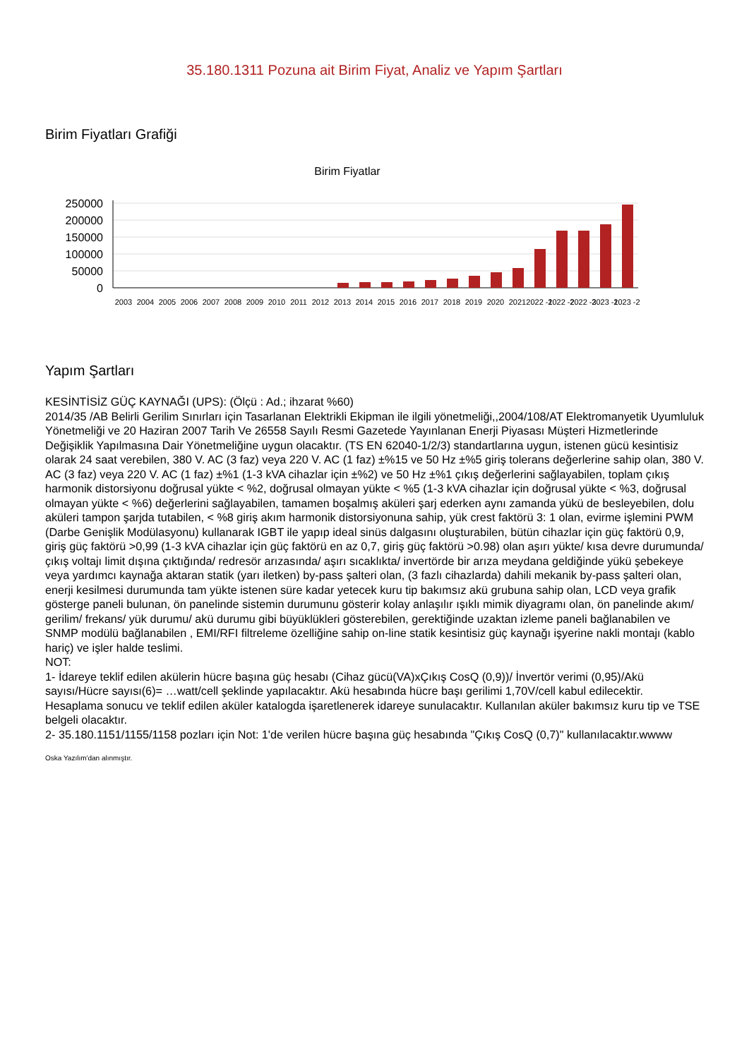35.180.1311 Pozuna ait Birim Fiyat, Analiz ve Yapım Şartları
Birim Fiyatları Grafiği
Birim Fiyatlar
250000
200000
150000
100000
50000
0
2003
2004
2005
2006
2007
2008
2009
2010
2011
2012
2013
2014
2015
2016
2017
2018
2019
2020
2021
2022 -1
2022 -2
2022 -3
2023 -1
2023 -2
Yapım Şartları
KESİNTİSİZ GÜÇ KAYNAĞI (UPS): (Ölçü : Ad.; ihzarat %60)
2014/35 /AB Belirli Gerilim Sınırları için Tasarlanan Elektrikli Ekipman ile ilgili yönetmeliği,,2004/108/AT Elektromanyetik Uyumluluk Yönetmeliği ve 20 Haziran 2007 Tarih Ve 26558 Sayılı Resmi Gazetede Yayınlanan Enerji Piyasası Müşteri Hizmetlerinde Değişiklik Yapılmasına Dair Yönetmeliğine uygun olacaktır. (TS EN 62040-1/2/3) standartlarına uygun, istenen gücü kesintisiz olarak 24 saat verebilen, 380 V. AC (3 faz) veya 220 V. AC (1 faz) ±%15 ve 50 Hz ±%5 giriş tolerans değerlerine sahip olan, 380 V. AC (3 faz) veya 220 V. AC (1 faz) ±%1 (1-3 kVA cihazlar için ±%2) ve 50 Hz ±%1 çıkış değerlerini sağlayabilen, toplam çıkış harmonik distorsiyonu doğrusal yükte < %2, doğrusal olmayan yükte < %5 (1-3 kVA cihazlar için doğrusal yükte < %3, doğrusal olmayan yükte < %6) değerlerini sağlayabilen, tamamen boşalmış aküleri şarj ederken aynı zamanda yükü de besleyebilen, dolu aküleri tampon şarjda tutabilen, < %8 giriş akım harmonik distorsiyonuna sahip, yük crest faktörü 3: 1 olan, evirme işlemini PWM (Darbe Genişlik Modülasyonu) kullanarak IGBT ile yapıp ideal sinüs dalgasını oluşturabilen, bütün cihazlar için güç faktörü 0,9, giriş güç faktörü >0,99 (1-3 kVA cihazlar için güç faktörü en az 0,7, giriş güç faktörü >0.98) olan aşırı yükte/ kısa devre durumunda/ çıkış voltajı limit dışına çıktığında/ redresör arızasında/ aşırı sıcaklıkta/ invertörde bir arıza meydana geldiğinde yükü şebekeye veya yardımcı kaynağa aktaran statik (yarı iletken) by-pass şalteri olan, (3 fazlı cihazlarda) dahili mekanik by-pass şalteri olan, enerji kesilmesi durumunda tam yükte istenen süre kadar yetecek kuru tip bakımsız akü grubuna sahip olan, LCD veya grafik gösterge paneli bulunan, ön panelinde sistemin durumunu gösterir kolay anlaşılır ışıklı mimik diyagramı olan, ön panelinde akım/ gerilim/ frekans/ yük durumu/ akü durumu gibi büyüklükleri gösterebilen, gerektiğinde uzaktan izleme paneli bağlanabilen ve SNMP modülü bağlanabilen , EMI/RFI filtreleme özelliğine sahip on-line statik kesintisiz güç kaynağı işyerine nakli montajı (kablo hariç) ve işler halde teslimi.
NOT:
1- İdareye teklif edilen akülerin hücre başına güç hesabı (Cihaz gücü(VA)xÇıkış CosQ (0,9))/ İnvertör verimi (0,95)/Akü sayısı/Hücre sayısı(6)= …watt/cell şeklinde yapılacaktır. Akü hesabında hücre başı gerilimi 1,70V/cell kabul edilecektir. Hesaplama sonucu ve teklif edilen aküler katalogda işaretlenerek idareye sunulacaktır. Kullanılan aküler bakımsız kuru tip ve TSE belgeli olacaktır.
2- 35.180.1151/1155/1158 pozları için Not: 1'de verilen hücre başına güç hesabında "Çıkış CosQ (0,7)" kullanılacaktır.wwww
Oska Yazılım'dan alınmıştır.